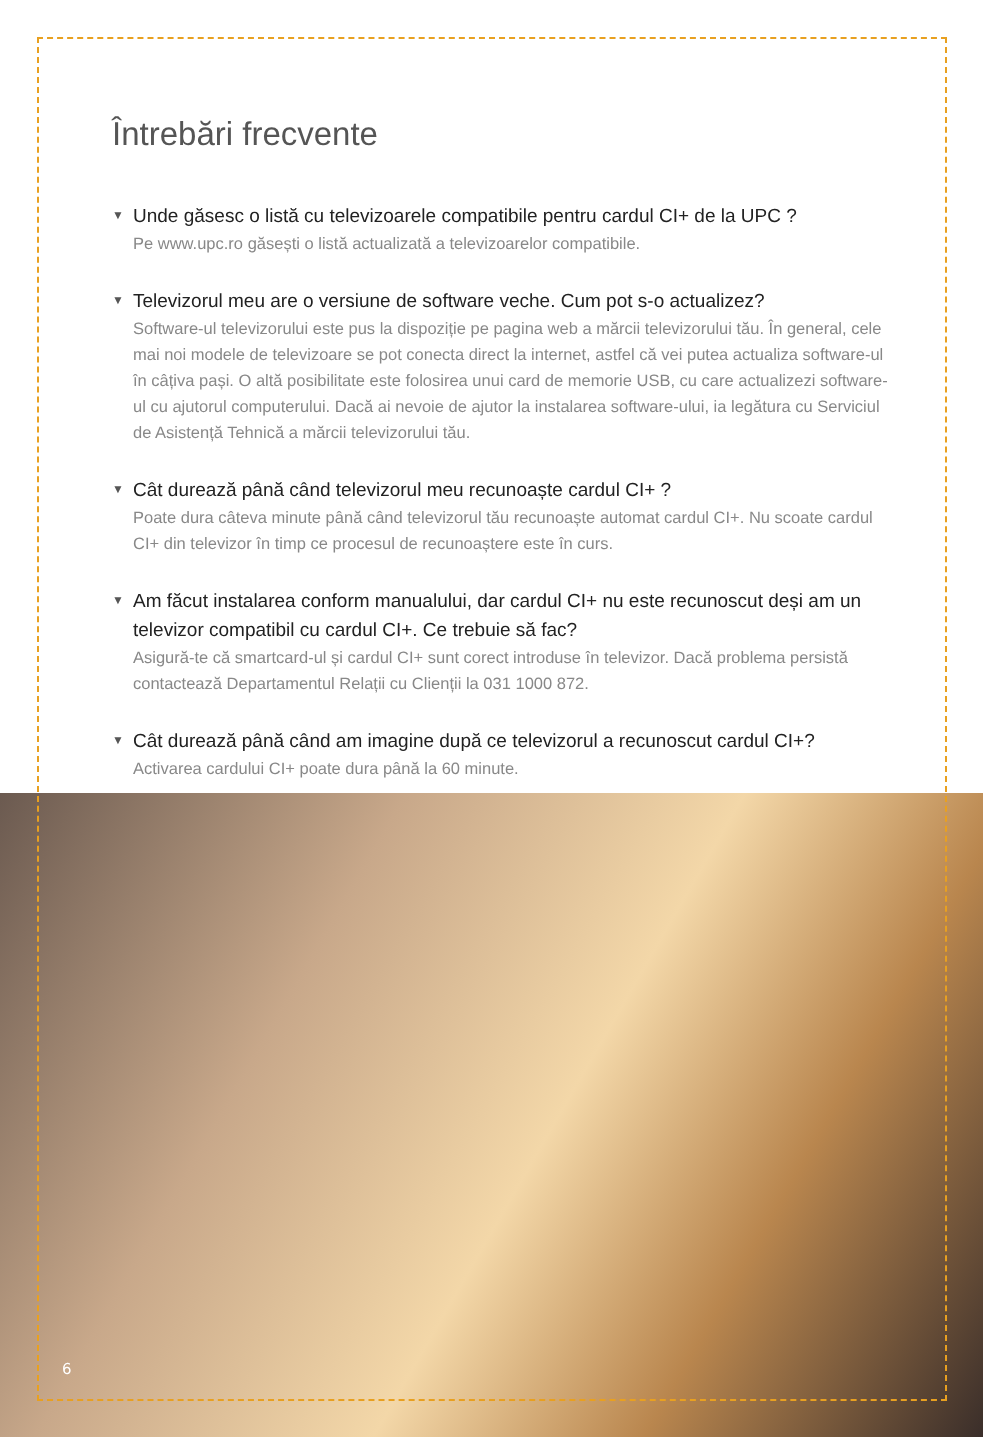Întrebări frecvente
▼ Unde găsesc o listă cu televizoarele compatibile pentru cardul CI+ de la UPC ?
Pe www.upc.ro găsești o listă actualizată a televizoarelor compatibile.
▼ Televizorul meu are o versiune de software veche. Cum pot s-o actualizez?
Software-ul televizorului este pus la dispoziție pe pagina web a mărcii televizorului tău. În general, cele mai noi modele de televizoare se pot conecta direct la internet, astfel că vei putea actualiza software-ul în câțiva pași. O altă posibilitate este folosirea unui card de memorie USB, cu care actualizezi software-ul cu ajutorul computerului. Dacă ai nevoie de ajutor la instalarea software-ului, ia legătura cu Serviciul de Asistență Tehnică a mărcii televizorului tău.
▼ Cât durează până când televizorul meu recunoaște cardul CI+ ?
Poate dura câteva minute până când televizorul tău recunoaște automat cardul CI+. Nu scoate cardul CI+ din televizor în timp ce procesul de recunoaștere este în curs.
▼ Am făcut instalarea conform manualului, dar cardul CI+ nu este recunoscut deși am un televizor compatibil cu cardul CI+. Ce trebuie să fac?
Asigură-te că smartcard-ul și cardul CI+ sunt corect introduse în televizor. Dacă problema persistă contactează Departamentul Relații cu Clienții la 031 1000 872.
▼ Cât durează până când am imagine după ce televizorul a recunoscut cardul CI+?
Activarea cardului CI+ poate dura până la 60 minute.
6